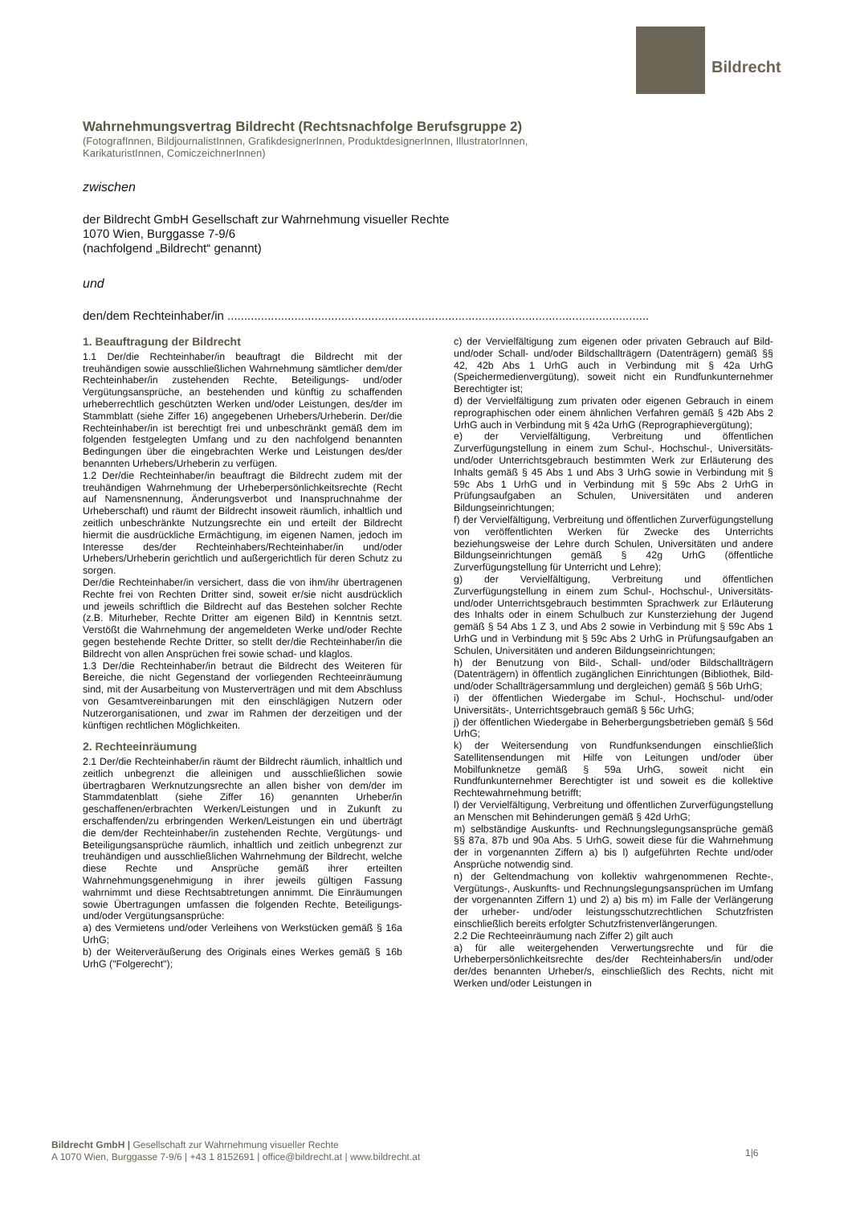Bildrecht
Wahrnehmungsvertrag Bildrecht (Rechtsnachfolge Berufsgruppe 2)
(FotografInnen, BildjournalistInnen, GrafikdesignerInnen, ProduktdesignerInnen, IllustratorInnen,
KarikaturistInnen, ComiczeichnerInnen)
zwischen
der Bildrecht GmbH Gesellschaft zur Wahrnehmung visueller Rechte
1070 Wien, Burggasse 7-9/6
(nachfolgend „Bildrecht“ genannt)
und
den/dem Rechteinhaber/in ..............................................................................................................................
1. Beauftragung der Bildrecht
1.1 Der/die Rechteinhaber/in beauftragt die Bildrecht mit der treuhändigen sowie ausschließlichen Wahrnehmung sämtlicher dem/der Rechteinhaber/in zustehenden Rechte, Beteiligungs- und/oder Vergütungsansprüche, an bestehenden und künftig zu schaffenden urheberrechtlich geschützten Werken und/oder Leistungen, des/der im Stammblatt (siehe Ziffer 16) angegebenen Urhebers/Urheberin. Der/die Rechteinhaber/in ist berechtigt frei und unbeschränkt gemäß dem im folgenden festgelegten Umfang und zu den nachfolgend benannten Bedingungen über die eingebrachten Werke und Leistungen des/der benannten Urhebers/Urheberin zu verfügen.
1.2 Der/die Rechteinhaber/in beauftragt die Bildrecht zudem mit der treuhändigen Wahrnehmung der Urheberpersönlichkeitsrechte (Recht auf Namensnennung, Änderungsverbot und Inanspruchnahme der Urheberschaft) und räumt der Bildrecht insoweit räumlich, inhaltlich und zeitlich unbeschränkte Nutzungsrechte ein und erteilt der Bildrecht hiermit die ausdrückliche Ermächtigung, im eigenen Namen, jedoch im Interesse des/der Rechteinhabers/Rechteinhaber/in und/oder Urhebers/Urheberin gerichtlich und außergerichtlich für deren Schutz zu sorgen.
Der/die Rechteinhaber/in versichert, dass die von ihm/ihr übertragenen Rechte frei von Rechten Dritter sind, soweit er/sie nicht ausdrücklich und jeweils schriftlich die Bildrecht auf das Bestehen solcher Rechte (z.B. Miturheber, Rechte Dritter am eigenen Bild) in Kenntnis setzt. Verstößt die Wahrnehmung der angemeldeten Werke und/oder Rechte gegen bestehende Rechte Dritter, so stellt der/die Rechteinhaber/in die Bildrecht von allen Ansprüchen frei sowie schad- und klaglos.
1.3 Der/die Rechteinhaber/in betraut die Bildrecht des Weiteren für Bereiche, die nicht Gegenstand der vorliegenden Rechteeinräumung sind, mit der Ausarbeitung von Musterverträgen und mit dem Abschluss von Gesamtvereinbarungen mit den einschlägigen Nutzern oder Nutzerorganisationen, und zwar im Rahmen der derzeitigen und der künftigen rechtlichen Möglichkeiten.
2. Rechteeinräumung
2.1 Der/die Rechteinhaber/in räumt der Bildrecht räumlich, inhaltlich und zeitlich unbegrenzt die alleinigen und ausschließlichen sowie übertragbaren Werknutzungsrechte an allen bisher von dem/der im Stammdatenblatt (siehe Ziffer 16) genannten Urheber/in geschaffenen/erbrachten Werken/Leistungen und in Zukunft zu erschaffenden/zu erbringenden Werken/Leistungen ein und überträgt die dem/der Rechteinhaber/in zustehenden Rechte, Vergütungs- und Beteiligungsansprüche räumlich, inhaltlich und zeitlich unbegrenzt zur treuhändigen und ausschließlichen Wahrnehmung der Bildrecht, welche diese Rechte und Ansprüche gemäß ihrer erteilten Wahrnehmungsgenehmigung in ihrer jeweils gültigen Fassung wahrnimmt und diese Rechtsabtretungen annimmt. Die Einräumungen sowie Übertragungen umfassen die folgenden Rechte, Beteiligungs- und/oder Vergütungsansprüche:
a) des Vermietens und/oder Verleihens von Werkstücken gemäß § 16a UrhG;
b) der Weiterveräußerung des Originals eines Werkes gemäß § 16b UrhG ("Folgerecht");
c) der Vervielfältigung zum eigenen oder privaten Gebrauch auf Bild- und/oder Schall- und/oder Bildschallträgern (Datenträgern) gemäß §§ 42, 42b Abs 1 UrhG auch in Verbindung mit § 42a UrhG (Speichermedienvergütung), soweit nicht ein Rundfunkunternehmer Berechtigter ist;
d) der Vervielfältigung zum privaten oder eigenen Gebrauch in einem reprographischen oder einem ähnlichen Verfahren gemäß § 42b Abs 2 UrhG auch in Verbindung mit § 42a UrhG (Reprographievergütung);
e) der Vervielfältigung, Verbreitung und öffentlichen Zurverfügungstellung in einem zum Schul-, Hochschul-, Universitäts- und/oder Unterrichtsgebrauch bestimmten Werk zur Erläuterung des Inhalts gemäß § 45 Abs 1 und Abs 3 UrhG sowie in Verbindung mit § 59c Abs 1 UrhG und in Verbindung mit § 59c Abs 2 UrhG in Prüfungsaufgaben an Schulen, Universitäten und anderen Bildungseinrichtungen;
f) der Vervielfältigung, Verbreitung und öffentlichen Zurverfügungstellung von veröffentlichten Werken für Zwecke des Unterrichts beziehungsweise der Lehre durch Schulen, Universitäten und andere Bildungseinrichtungen gemäß § 42g UrhG (öffentliche Zurverfügungstellung für Unterricht und Lehre);
g) der Vervielfältigung, Verbreitung und öffentlichen Zurverfügungstellung in einem zum Schul-, Hochschul-, Universitäts- und/oder Unterrichtsgebrauch bestimmten Sprachwerk zur Erläuterung des Inhalts oder in einem Schulbuch zur Kunsterziehung der Jugend gemäß § 54 Abs 1 Z 3, und Abs 2 sowie in Verbindung mit § 59c Abs 1 UrhG und in Verbindung mit § 59c Abs 2 UrhG in Prüfungsaufgaben an Schulen, Universitäten und anderen Bildungseinrichtungen;
h) der Benutzung von Bild-, Schall- und/oder Bildschallträgern (Datenträgern) in öffentlich zugänglichen Einrichtungen (Bibliothek, Bild- und/oder Schallträgersammlung und dergleichen) gemäß § 56b UrhG;
i) der öffentlichen Wiedergabe im Schul-, Hochschul- und/oder Universitäts-, Unterrichtsgebrauch gemäß § 56c UrhG;
j) der öffentlichen Wiedergabe in Beherbergungsbetrieben gemäß § 56d UrhG;
k) der Weitersendung von Rundfunksendungen einschließlich Satellitensendungen mit Hilfe von Leitungen und/oder über Mobilfunknetze gemäß § 59a UrhG, soweit nicht ein Rundfunkunternehmer Berechtigter ist und soweit es die kollektive Rechtewahrnehmung betrifft;
l) der Vervielfältigung, Verbreitung und öffentlichen Zurverfügungstellung an Menschen mit Behinderungen gemäß § 42d UrhG;
m) selbständige Auskunfts- und Rechnungslegungsansprüche gemäß §§ 87a, 87b und 90a Abs. 5 UrhG, soweit diese für die Wahrnehmung der in vorgenannten Ziffern a) bis l) aufgeführten Rechte und/oder Ansprüche notwendig sind.
n) der Geltendmachung von kollektiv wahrgenommenen Rechte-, Vergütungs-, Auskunfts- und Rechnungslegungsansprüchen im Umfang der vorgenannten Ziffern 1) und 2) a) bis m) im Falle der Verlängerung der urheber- und/oder leistungsschutzrechtlichen Schutzfristen einschließlich bereits erfolgter Schutzfristenverlängerungen.
2.2 Die Rechteeinräumung nach Ziffer 2) gilt auch
a) für alle weitergehenden Verwertungsrechte und für die Urheberpersönlichkeitsrechte des/der Rechteinhabers/in und/oder der/des benannten Urheber/s, einschließlich des Rechts, nicht mit Werken und/oder Leistungen in
Bildrecht GmbH | Gesellschaft zur Wahrnehmung visueller Rechte
A 1070 Wien, Burggasse 7-9/6 | +43 1 8152691 | office@bildrecht.at | www.bildrecht.at
1|6